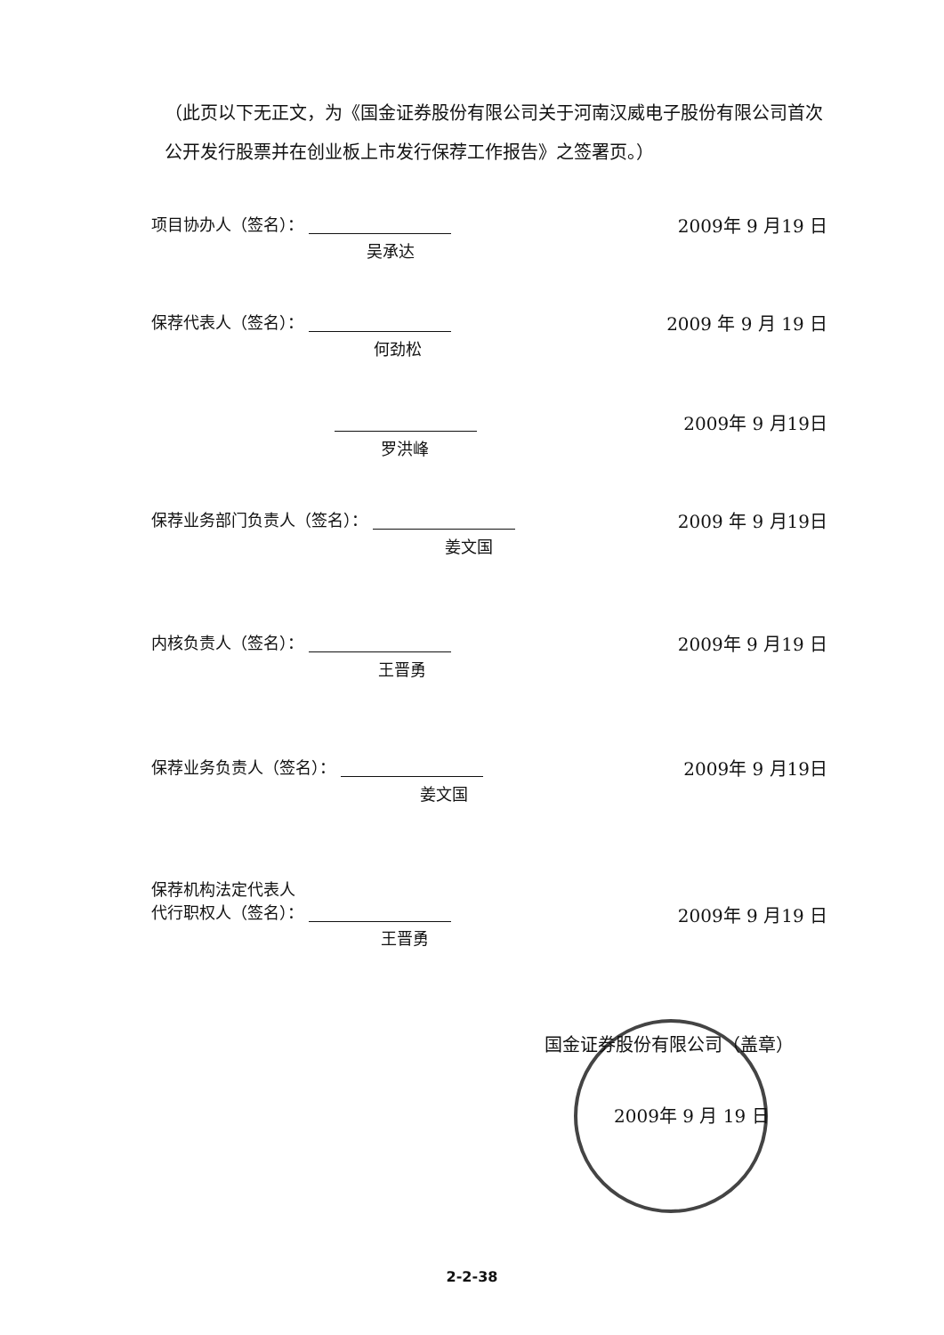（此页以下无正文，为《国金证券股份有限公司关于河南汉威电子股份有限公司首次公开发行股票并在创业板上市发行保荐工作报告》之签署页。）
项目协办人（签名）：
2009年 9 月19 日
吴承达
保荐代表人（签名）：
2009 年 9 月 19 日
何劲松
2009年 9 月19日
罗洪峰
保荐业务部门负责人（签名）：
2009 年 9 月19日
姜文国
内核负责人（签名）：
2009年 9 月19 日
王晋勇
保荐业务负责人（签名）：
2009年 9 月19日
姜文国
保荐机构法定代表人
代行职权人（签名）：
2009年 9 月19 日
王晋勇
国金证券股份有限公司（盖章）
2009年 9 月 19 日
2-2-38